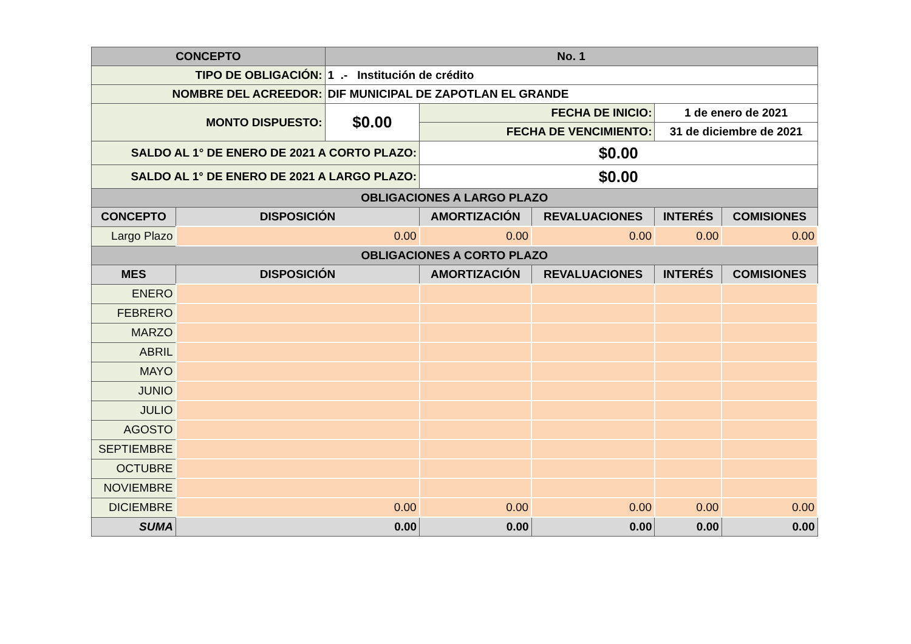| CONCEPTO | | No. 1 | | | | |
| --- | --- | --- | --- | --- | --- | --- |
| TIPO DE OBLIGACIÓN: | | 1 .- Institución de crédito | | | | |
| NOMBRE DEL ACREEDOR: | | DIF MUNICIPAL DE ZAPOTLAN EL GRANDE | | | | |
| MONTO DISPUESTO: | | $0.00 | FECHA DE INICIO: | | 1 de enero de 2021 | |
| | | | FECHA DE VENCIMIENTO: | | 31 de diciembre de 2021 | |
| SALDO AL 1° DE ENERO DE 2021 A CORTO PLAZO: | | | $0.00 | | | |
| SALDO AL 1° DE ENERO DE 2021 A LARGO PLAZO: | | | $0.00 | | | |
| OBLIGACIONES A LARGO PLAZO | | | | | | |
| CONCEPTO | DISPOSICIÓN | | AMORTIZACIÓN | REVALUACIONES | INTERÉS | COMISIONES |
| Largo Plazo | 0.00 | | 0.00 | 0.00 | 0.00 | 0.00 |
| OBLIGACIONES A CORTO PLAZO | | | | | | |
| MES | DISPOSICIÓN | | AMORTIZACIÓN | REVALUACIONES | INTERÉS | COMISIONES |
| ENERO | | | | | | |
| FEBRERO | | | | | | |
| MARZO | | | | | | |
| ABRIL | | | | | | |
| MAYO | | | | | | |
| JUNIO | | | | | | |
| JULIO | | | | | | |
| AGOSTO | | | | | | |
| SEPTIEMBRE | | | | | | |
| OCTUBRE | | | | | | |
| NOVIEMBRE | | | | | | |
| DICIEMBRE | 0.00 | | 0.00 | 0.00 | 0.00 | 0.00 |
| SUMA | 0.00 | | 0.00 | 0.00 | 0.00 | 0.00 |